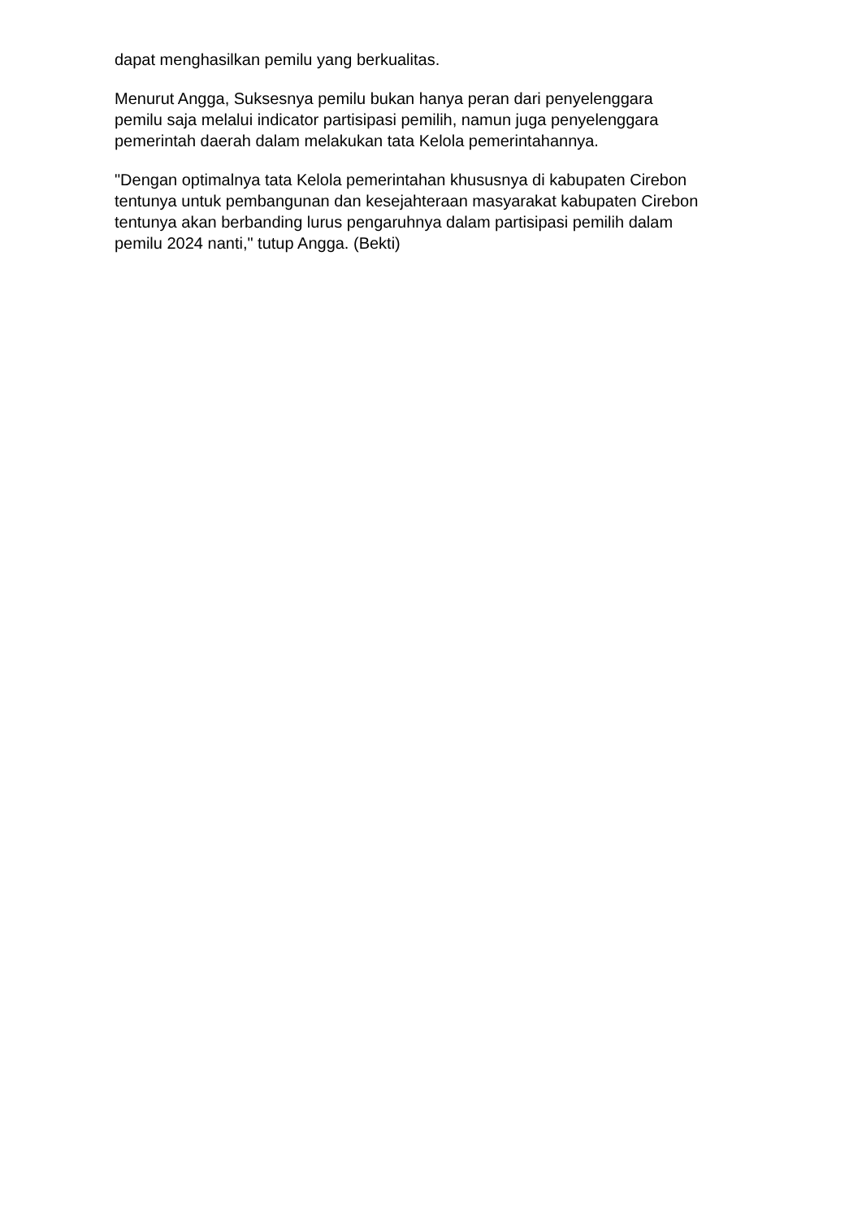dapat menghasilkan pemilu yang berkualitas.
Menurut Angga, Suksesnya pemilu bukan hanya peran dari penyelenggara
pemilu saja melalui indicator partisipasi pemilih, namun juga penyelenggara
pemerintah daerah dalam melakukan tata Kelola pemerintahannya.
"Dengan optimalnya tata Kelola pemerintahan khususnya di kabupaten Cirebon
tentunya untuk pembangunan dan kesejahteraan masyarakat kabupaten Cirebon
tentunya akan berbanding lurus pengaruhnya dalam partisipasi pemilih dalam
pemilu 2024 nanti," tutup Angga. (Bekti)